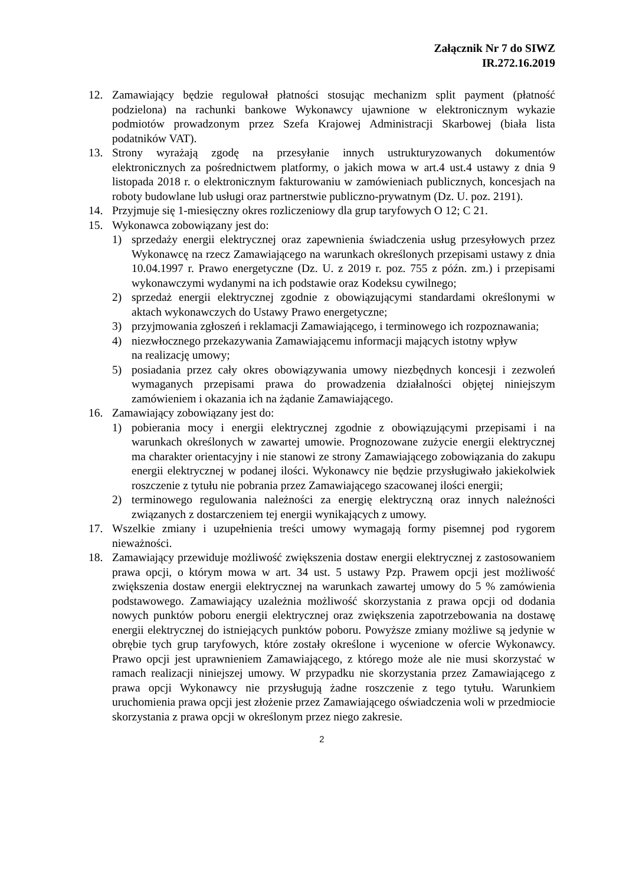Załącznik Nr 7 do SIWZ
IR.272.16.2019
12. Zamawiający będzie regulował płatności stosując mechanizm split payment (płatność podzielona) na rachunki bankowe Wykonawcy ujawnione w elektronicznym wykazie podmiotów prowadzonym przez Szefa Krajowej Administracji Skarbowej (biała lista podatników VAT).
13. Strony wyrażają zgodę na przesyłanie innych ustrukturyzowanych dokumentów elektronicznych za pośrednictwem platformy, o jakich mowa w art.4 ust.4 ustawy z dnia 9 listopada 2018 r. o elektronicznym fakturowaniu w zamówieniach publicznych, koncesjach na roboty budowlane lub usługi oraz partnerstwie publiczno-prywatnym (Dz. U. poz. 2191).
14. Przyjmuje się 1-miesięczny okres rozliczeniowy dla grup taryfowych O 12; C 21.
15. Wykonawca zobowiązany jest do:
1) sprzedaży energii elektrycznej oraz zapewnienia świadczenia usług przesyłowych przez Wykonawcę na rzecz Zamawiającego na warunkach określonych przepisami ustawy z dnia 10.04.1997 r. Prawo energetyczne (Dz. U. z 2019 r. poz. 755 z późn. zm.) i przepisami wykonawczymi wydanymi na ich podstawie oraz Kodeksu cywilnego;
2) sprzedaż energii elektrycznej zgodnie z obowiązującymi standardami określonymi w aktach wykonawczych do Ustawy Prawo energetyczne;
3) przyjmowania zgłoszeń i reklamacji Zamawiającego, i terminowego ich rozpoznawania;
4) niezwłocznego przekazywania Zamawiającemu informacji mających istotny wpływ
na realizację umowy;
5) posiadania przez cały okres obowiązywania umowy niezbędnych koncesji i zezwoleń wymaganych przepisami prawa do prowadzenia działalności objętej niniejszym zamówieniem i okazania ich na żądanie Zamawiającego.
16. Zamawiający zobowiązany jest do:
1) pobierania mocy i energii elektrycznej zgodnie z obowiązującymi przepisami i na warunkach określonych w zawartej umowie. Prognozowane zużycie energii elektrycznej ma charakter orientacyjny i nie stanowi ze strony Zamawiającego zobowiązania do zakupu energii elektrycznej w podanej ilości. Wykonawcy nie będzie przysługiwało jakiekolwiek roszczenie z tytułu nie pobrania przez Zamawiającego szacowanej ilości energii;
2) terminowego regulowania należności za energię elektryczną oraz innych należności związanych z dostarczeniem tej energii wynikających z umowy.
17. Wszelkie zmiany i uzupełnienia treści umowy wymagają formy pisemnej pod rygorem nieważności.
18. Zamawiający przewiduje możliwość zwiększenia dostaw energii elektrycznej z zastosowaniem prawa opcji, o którym mowa w art. 34 ust. 5 ustawy Pzp. Prawem opcji jest możliwość zwiększenia dostaw energii elektrycznej na warunkach zawartej umowy do 5 % zamówienia podstawowego. Zamawiający uzależnia możliwość skorzystania z prawa opcji od dodania nowych punktów poboru energii elektrycznej oraz zwiększenia zapotrzebowania na dostawę energii elektrycznej do istniejących punktów poboru. Powyższe zmiany możliwe są jedynie w obrębie tych grup taryfowych, które zostały określone i wycenione w ofercie Wykonawcy. Prawo opcji jest uprawnieniem Zamawiającego, z którego może ale nie musi skorzystać w ramach realizacji niniejszej umowy. W przypadku nie skorzystania przez Zamawiającego z prawa opcji Wykonawcy nie przysługują żadne roszczenie z tego tytułu. Warunkiem uruchomienia prawa opcji jest złożenie przez Zamawiającego oświadczenia woli w przedmiocie skorzystania z prawa opcji w określonym przez niego zakresie.
2